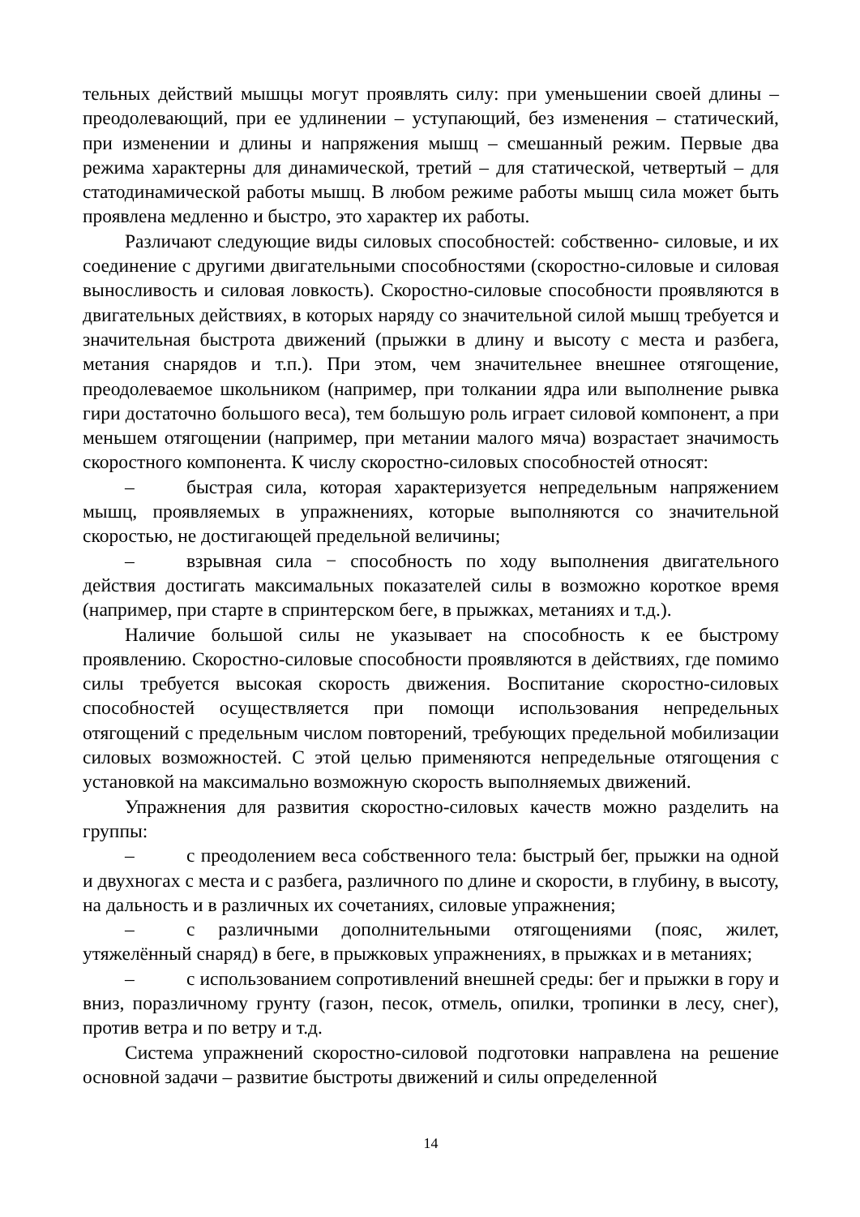тельных действий мышцы могут проявлять силу: при уменьшении своей длины – преодолевающий, при ее удлинении – уступающий, без изменения – статический, при изменении и длины и напряжения мышц – смешанный режим. Первые два режима характерны для динамической, третий – для статической, четвертый – для статодинамической работы мышц. В любом режиме работы мышц сила может быть проявлена медленно и быстро, это характер их работы.
Различают следующие виды силовых способностей: собственно- силовые, и их соединение с другими двигательными способностями (скоростно-силовые и силовая выносливость и силовая ловкость). Скоростно-силовые способности проявляются в двигательных действиях, в которых наряду со значительной силой мышц требуется и значительная быстрота движений (прыжки в длину и высоту с места и разбега, метания снарядов и т.п.). При этом, чем значительнее внешнее отягощение, преодолеваемое школьником (например, при толкании ядра или выполнение рывка гири достаточно большого веса), тем большую роль играет силовой компонент, а при меньшем отягощении (например, при метании малого мяча) возрастает значимость скоростного компонента. К числу скоростно-силовых способностей относят:
– быстрая сила, которая характеризуется непредельным напряжением мышц, проявляемых в упражнениях, которые выполняются со значительной скоростью, не достигающей предельной величины;
– взрывная сила − способность по ходу выполнения двигательного действия достигать максимальных показателей силы в возможно короткое время (например, при старте в спринтерском беге, в прыжках, метаниях и т.д.).
Наличие большой силы не указывает на способность к ее быстрому проявлению. Скоростно-силовые способности проявляются в действиях, где помимо силы требуется высокая скорость движения. Воспитание скоростно-силовых способностей осуществляется при помощи использования непредельных отягощений с предельным числом повторений, требующих предельной мобилизации силовых возможностей. С этой целью применяются непредельные отягощения с установкой на максимально возможную скорость выполняемых движений.
Упражнения для развития скоростно-силовых качеств можно разделить на группы:
– с преодолением веса собственного тела: быстрый бег, прыжки на одной и двухногах с места и с разбега, различного по длине и скорости, в глубину, в высоту, на дальность и в различных их сочетаниях, силовые упражнения;
– с различными дополнительными отягощениями (пояс, жилет, утяжелённый снаряд) в беге, в прыжковых упражнениях, в прыжках и в метаниях;
– с использованием сопротивлений внешней среды: бег и прыжки в гору и вниз, поразличному грунту (газон, песок, отмель, опилки, тропинки в лесу, снег), против ветра и по ветру и т.д.
Система упражнений скоростно-силовой подготовки направлена на решение основной задачи – развитие быстроты движений и силы определенной
14